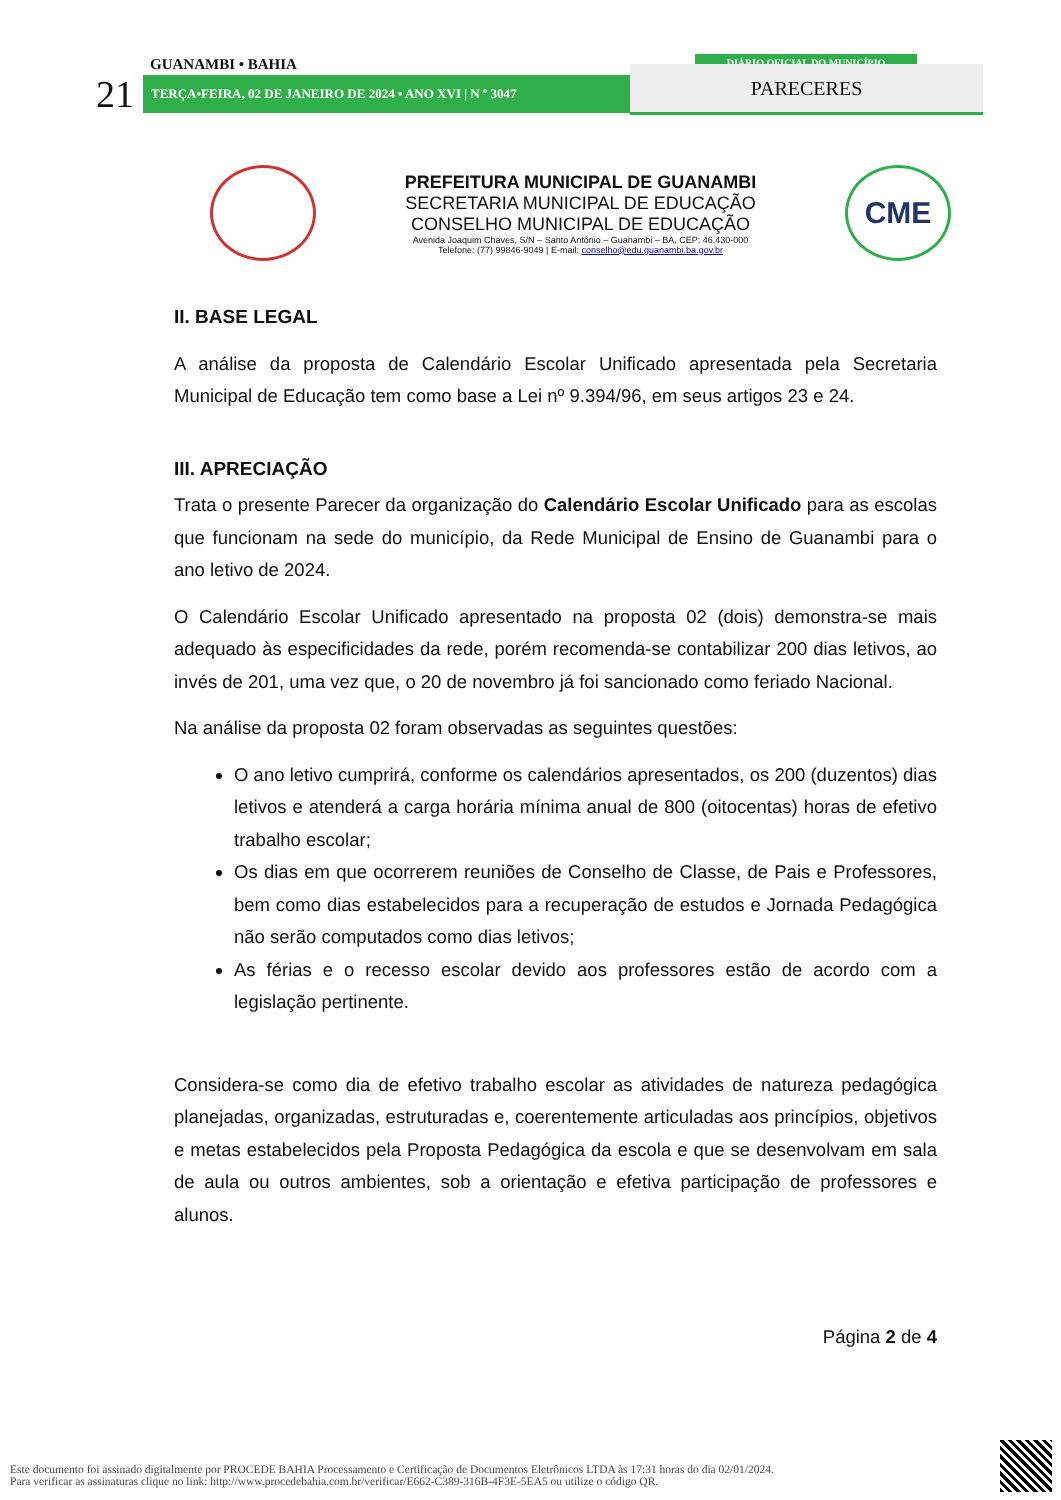GUANAMBI • BAHIA
21 TERÇA•FEIRA, 02 DE JANEIRO DE 2024 • ANO XVI | N º 3047
DIÁRIO OFICIAL DO MUNICÍPIO
PARECERES
PREFEITURA MUNICIPAL DE GUANAMBI
SECRETARIA MUNICIPAL DE EDUCAÇÃO
CONSELHO MUNICIPAL DE EDUCAÇÃO
Avenida Joaquim Chaves, S/N – Santo Antônio – Guanambi – BA, CEP: 46.430-000
Telefone: (77) 99846-9049 | E-mail: conselho@edu.guanambi.ba.gov.br
CME
II. BASE LEGAL
A análise da proposta de Calendário Escolar Unificado apresentada pela Secretaria Municipal de Educação tem como base a Lei nº 9.394/96, em seus artigos 23 e 24.
III. APRECIAÇÃO
Trata o presente Parecer da organização do Calendário Escolar Unificado para as escolas que funcionam na sede do município, da Rede Municipal de Ensino de Guanambi para o ano letivo de 2024.
O Calendário Escolar Unificado apresentado na proposta 02 (dois) demonstra-se mais adequado às especificidades da rede, porém recomenda-se contabilizar 200 dias letivos, ao invés de 201, uma vez que, o 20 de novembro já foi sancionado como feriado Nacional.
Na análise da proposta 02 foram observadas as seguintes questões:
O ano letivo cumprirá, conforme os calendários apresentados, os 200 (duzentos) dias letivos e atenderá a carga horária mínima anual de 800 (oitocentas) horas de efetivo trabalho escolar;
Os dias em que ocorrerem reuniões de Conselho de Classe, de Pais e Professores, bem como dias estabelecidos para a recuperação de estudos e Jornada Pedagógica não serão computados como dias letivos;
As férias e o recesso escolar devido aos professores estão de acordo com a legislação pertinente.
Considera-se como dia de efetivo trabalho escolar as atividades de natureza pedagógica planejadas, organizadas, estruturadas e, coerentemente articuladas aos princípios, objetivos e metas estabelecidos pela Proposta Pedagógica da escola e que se desenvolvam em sala de aula ou outros ambientes, sob a orientação e efetiva participação de professores e alunos.
Página 2 de 4
Este documento foi assinado digitalmente por PROCEDE BAHIA Processamento e Certificação de Documentos Eletrônicos LTDA às 17:31 horas do dia 02/01/2024.
Para verificar as assinaturas clique no link: http://www.procedebahia.com.br/verificar/E662-C389-316B-4F3E-5EA5 ou utilize o código QR.